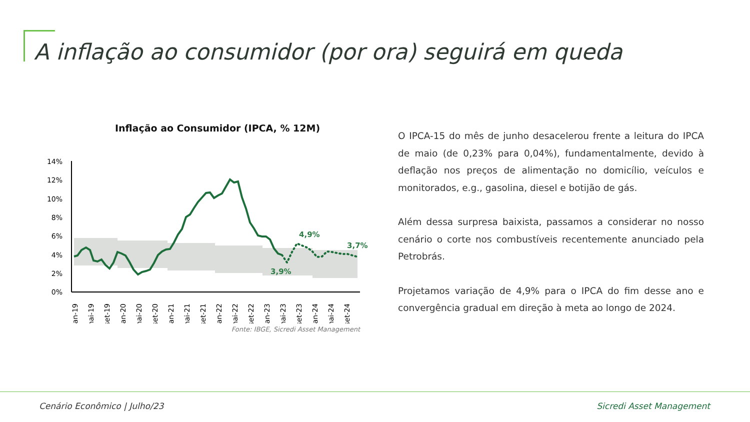A inflação ao consumidor (por ora) seguirá em queda
Inflação ao Consumidor (IPCA, % 12M)
14%
12%
10%
8%
6%
4%
2%
0%
4,9%
3,7%
3,9%
jan-19
mai-19
set-19
jan-20
mai-20
set-20
jan-21
mai-21
set-21
jan-22
mai-22
set-22
jan-23
mai-23
set-23
jan-24
mai-24
set-24
Fonte: IBGE, Sicredi Asset Management
O IPCA-15 do mês de junho desacelerou frente a leitura do IPCA de maio (de 0,23% para 0,04%), fundamentalmente, devido à deflação nos preços de alimentação no domicílio, veículos e monitorados, e.g., gasolina, diesel e botijão de gás.
Além dessa surpresa baixista, passamos a considerar no nosso cenário o corte nos combustíveis recentemente anunciado pela Petrobrás.
Projetamos variação de 4,9% para o IPCA do fim desse ano e convergência gradual em direção à meta ao longo de 2024.
Cenário Econômico | Julho/23 Sicredi Asset Management